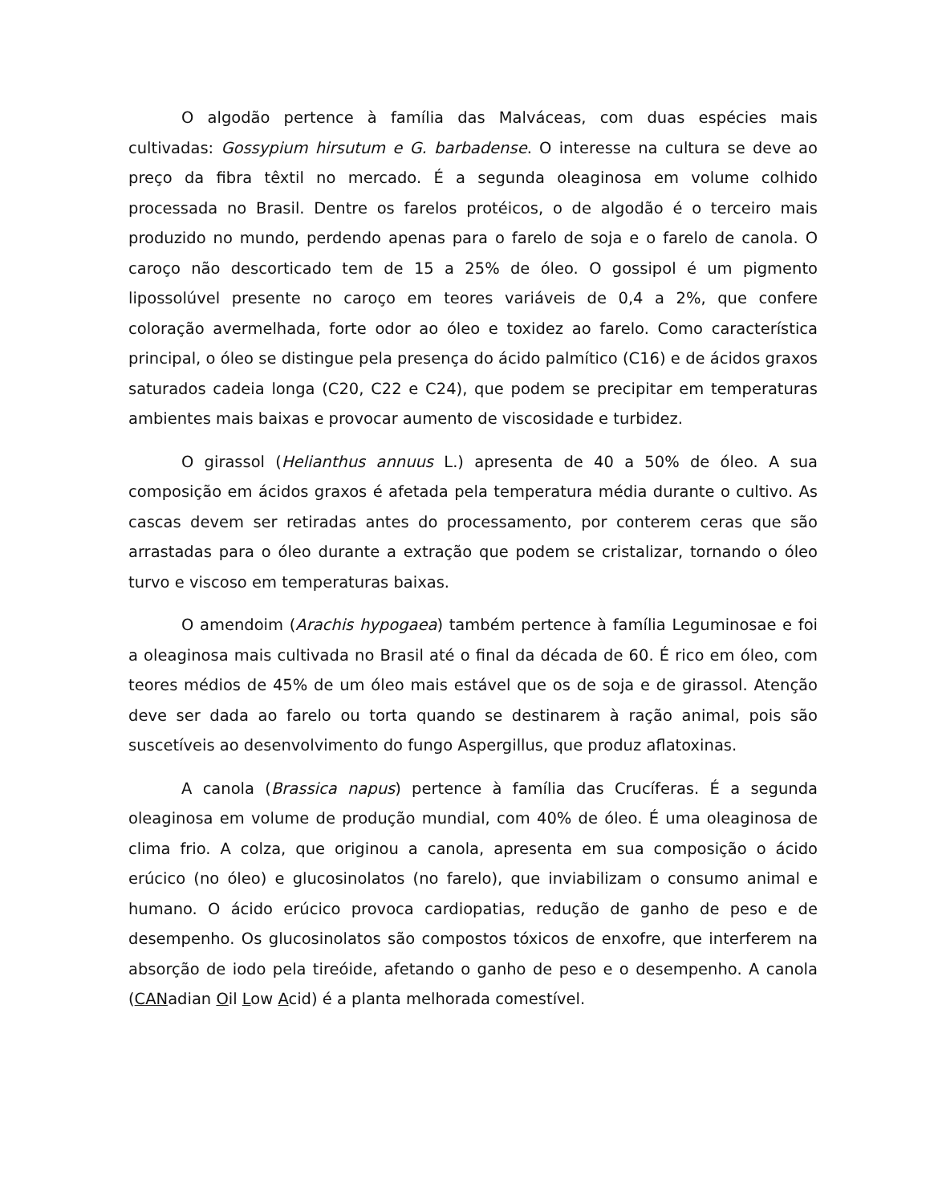O algodão pertence à família das Malváceas, com duas espécies mais cultivadas: Gossypium hirsutum e G. barbadense. O interesse na cultura se deve ao preço da fibra têxtil no mercado. É a segunda oleaginosa em volume colhido processada no Brasil. Dentre os farelos protéicos, o de algodão é o terceiro mais produzido no mundo, perdendo apenas para o farelo de soja e o farelo de canola. O caroço não descorticado tem de 15 a 25% de óleo. O gossipol é um pigmento lipossolúvel presente no caroço em teores variáveis de 0,4 a 2%, que confere coloração avermelhada, forte odor ao óleo e toxidez ao farelo. Como característica principal, o óleo se distingue pela presença do ácido palmítico (C16) e de ácidos graxos saturados cadeia longa (C20, C22 e C24), que podem se precipitar em temperaturas ambientes mais baixas e provocar aumento de viscosidade e turbidez.
O girassol (Helianthus annuus L.) apresenta de 40 a 50% de óleo. A sua composição em ácidos graxos é afetada pela temperatura média durante o cultivo. As cascas devem ser retiradas antes do processamento, por conterem ceras que são arrastadas para o óleo durante a extração que podem se cristalizar, tornando o óleo turvo e viscoso em temperaturas baixas.
O amendoim (Arachis hypogaea) também pertence à família Leguminosae e foi a oleaginosa mais cultivada no Brasil até o final da década de 60. É rico em óleo, com teores médios de 45% de um óleo mais estável que os de soja e de girassol. Atenção deve ser dada ao farelo ou torta quando se destinarem à ração animal, pois são suscetíveis ao desenvolvimento do fungo Aspergillus, que produz aflatoxinas.
A canola (Brassica napus) pertence à família das Crucíferas. É a segunda oleaginosa em volume de produção mundial, com 40% de óleo. É uma oleaginosa de clima frio. A colza, que originou a canola, apresenta em sua composição o ácido erúcico (no óleo) e glucosinolatos (no farelo), que inviabilizam o consumo animal e humano. O ácido erúcico provoca cardiopatias, redução de ganho de peso e de desempenho. Os glucosinolatos são compostos tóxicos de enxofre, que interferem na absorção de iodo pela tireóide, afetando o ganho de peso e o desempenho. A canola (CANadian Oil Low Acid) é a planta melhorada comestível.